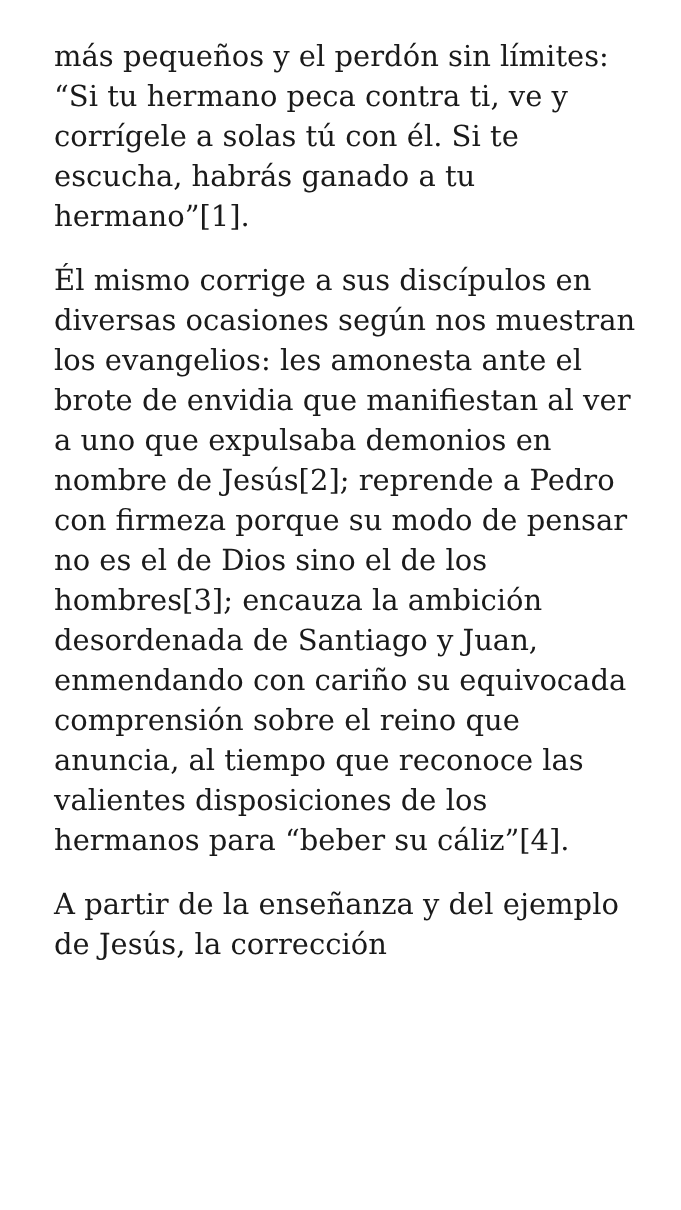más pequeños y el perdón sin límites: “Si tu hermano peca contra ti, ve y corrígele a solas tú con él. Si te escucha, habrás ganado a tu hermano”[1].
Él mismo corrige a sus discípulos en diversas ocasiones según nos muestran los evangelios: les amonesta ante el brote de envidia que manifiestan al ver a uno que expulsaba demonios en nombre de Jesús[2]; reprende a Pedro con firmeza porque su modo de pensar no es el de Dios sino el de los hombres[3]; encauza la ambición desordenada de Santiago y Juan, enmendando con cariño su equivocada comprensión sobre el reino que anuncia, al tiempo que reconoce las valientes disposiciones de los hermanos para “beber su cáliz”[4].
A partir de la enseñanza y del ejemplo de Jesús, la corrección